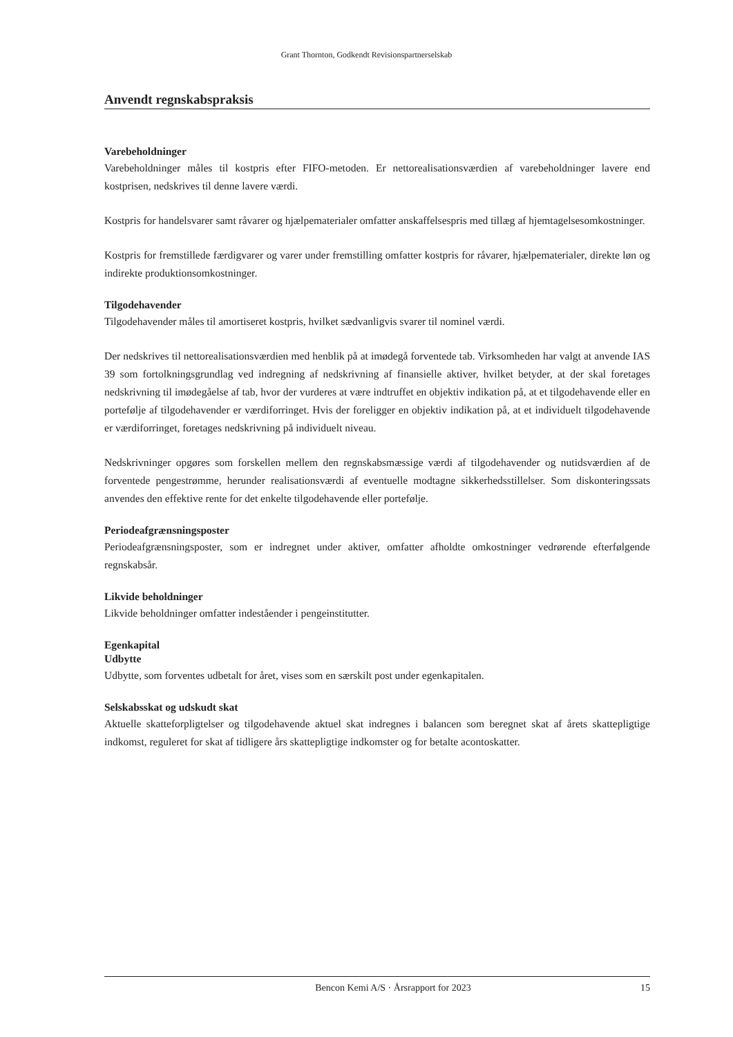Grant Thornton, Godkendt Revisionspartnerselskab
Anvendt regnskabspraksis
Varebeholdninger
Varebeholdninger måles til kostpris efter FIFO-metoden. Er nettorealisationsværdien af varebeholdninger lavere end kostprisen, nedskrives til denne lavere værdi.
Kostpris for handelsvarer samt råvarer og hjælpematerialer omfatter anskaffelsespris med tillæg af hjemtagelsesomkostninger.
Kostpris for fremstillede færdigvarer og varer under fremstilling omfatter kostpris for råvarer, hjælpematerialer, direkte løn og indirekte produktionsomkostninger.
Tilgodehavender
Tilgodehavender måles til amortiseret kostpris, hvilket sædvanligvis svarer til nominel værdi.
Der nedskrives til nettorealisationsværdien med henblik på at imødegå forventede tab. Virksomheden har valgt at anvende IAS 39 som fortolkningsgrundlag ved indregning af nedskrivning af finansielle aktiver, hvilket betyder, at der skal foretages nedskrivning til imødegåelse af tab, hvor der vurderes at være indtruffet en objektiv indikation på, at et tilgodehavende eller en portefølje af tilgodehavender er værdiforringet. Hvis der foreligger en objektiv indikation på, at et individuelt tilgodehavende er værdiforringet, foretages nedskrivning på individuelt niveau.
Nedskrivninger opgøres som forskellen mellem den regnskabsmæssige værdi af tilgodehavender og nutidsværdien af de forventede pengestrømme, herunder realisationsværdi af eventuelle modtagne sikkerhedsstillelser. Som diskonteringssats anvendes den effektive rente for det enkelte tilgodehavende eller portefølje.
Periodeafgrænsningsposter
Periodeafgrænsningsposter, som er indregnet under aktiver, omfatter afholdte omkostninger vedrørende efterfølgende regnskabsår.
Likvide beholdninger
Likvide beholdninger omfatter indeståender i pengeinstitutter.
Egenkapital
Udbytte
Udbytte, som forventes udbetalt for året, vises som en særskilt post under egenkapitalen.
Selskabsskat og udskudt skat
Aktuelle skatteforpligtelser og tilgodehavende aktuel skat indregnes i balancen som beregnet skat af årets skattepligtige indkomst, reguleret for skat af tidligere års skattepligtige indkomster og for betalte acontoskatter.
Bencon Kemi A/S · Årsrapport for 2023 15